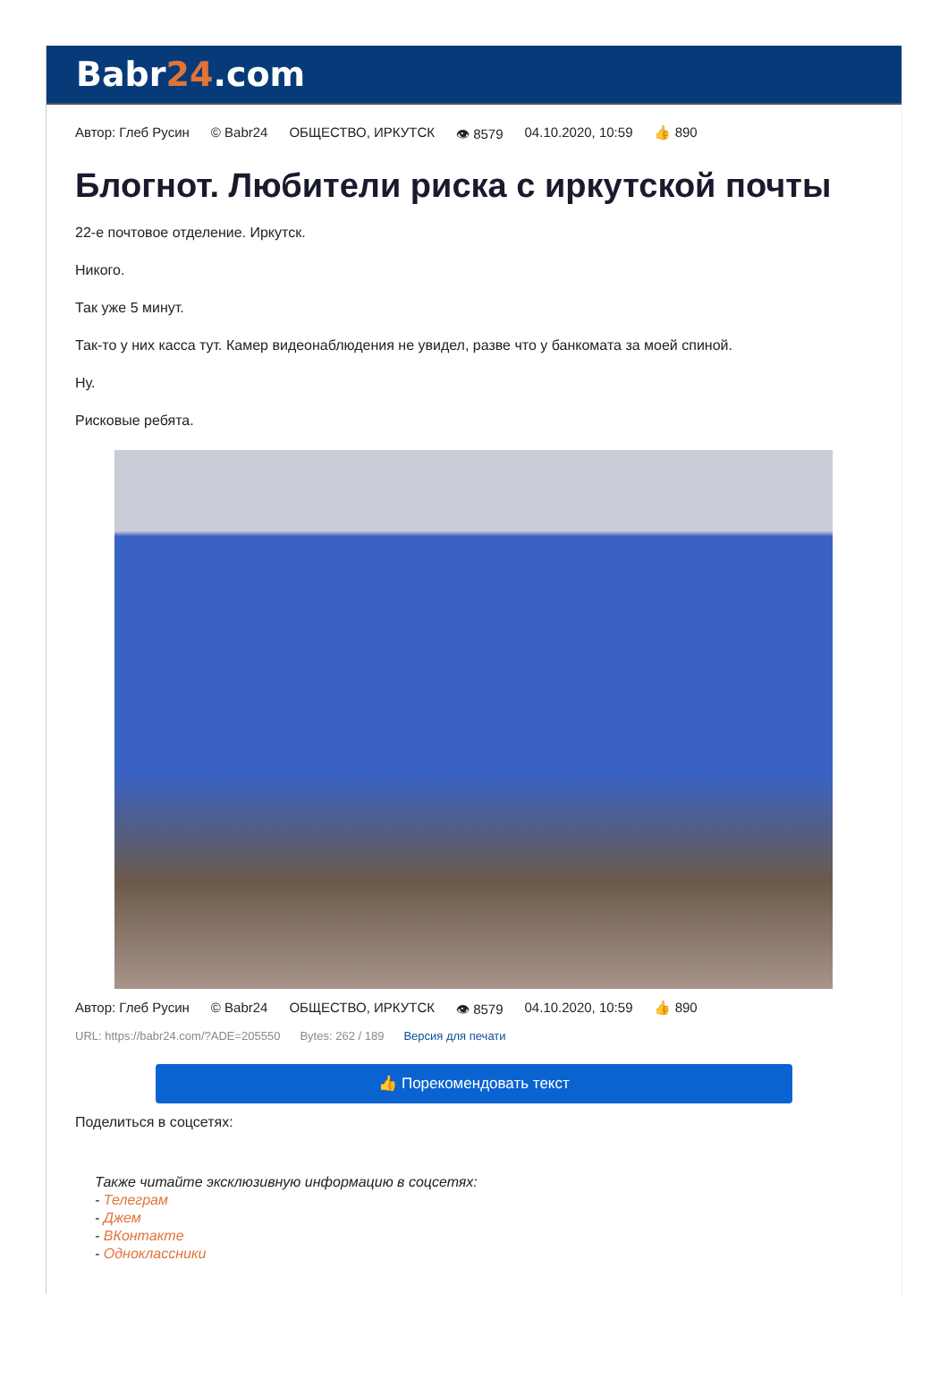Babr24.com
Автор: Глеб Русин © Babr24 ОБЩЕСТВО, ИРКУТСК 👁 8579 04.10.2020, 10:59 👍 890
Блогнот. Любители риска с иркутской почты
22-е почтовое отделение. Иркутск.
Никого.
Так уже 5 минут.
Так-то у них касса тут. Камер видеонаблюдения не увидел, разве что у банкомата за моей спиной.
Ну.
Рисковые ребята.
Автор: Глеб Русин © Babr24 ОБЩЕСТВО, ИРКУТСК 👁 8579 04.10.2020, 10:59 👍 890
URL: https://babr24.com/?ADE=205550 Bytes: 262 / 189 Версия для печати
👍 Порекомендовать текст
Поделиться в соцсетях:
Также читайте эксклюзивную информацию в соцсетях:
- Телеграм
- Джем
- ВКонтакте
- Одноклассники